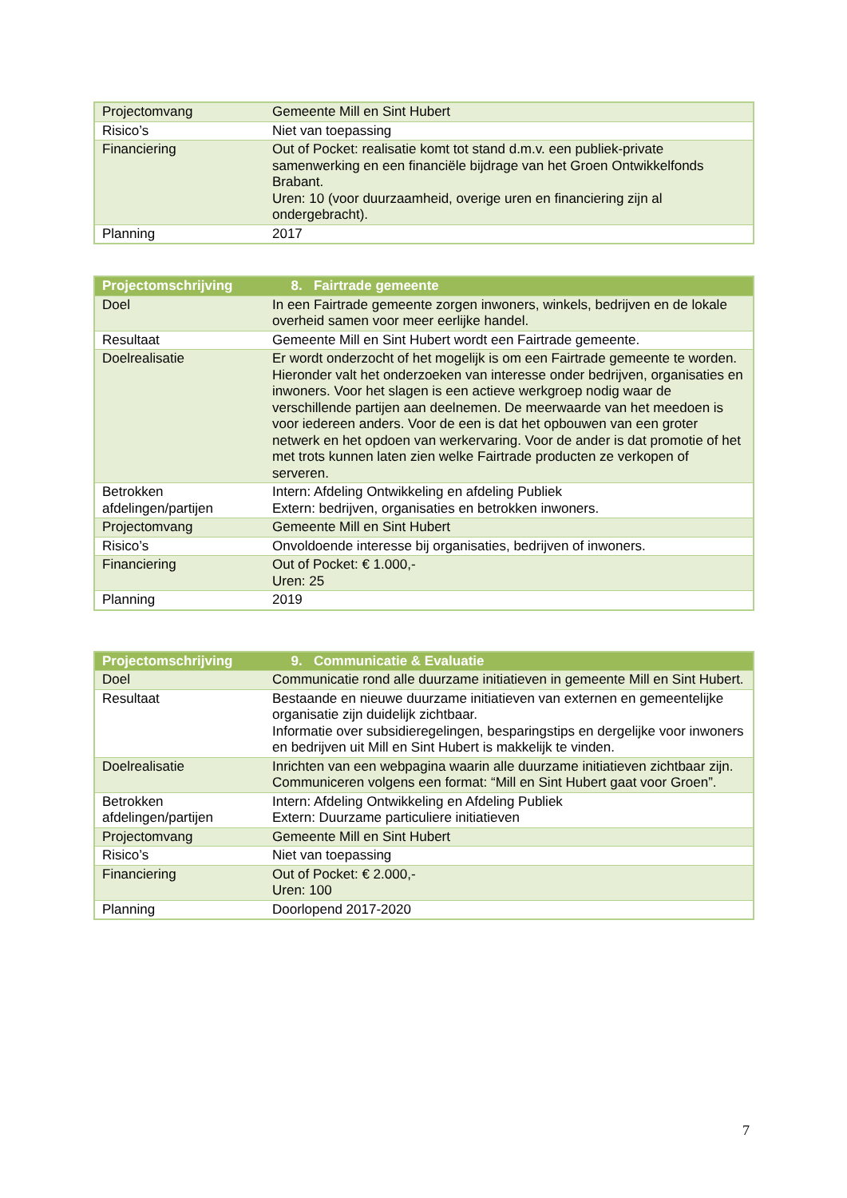| Projectomvang | Gemeente Mill en Sint Hubert |
| Risico’s | Niet van toepassing |
| Financiering | Out of Pocket: realisatie komt tot stand d.m.v. een publiek-private samenwerking en een financiële bijdrage van het Groen Ontwikkelfonds Brabant. Uren: 10 (voor duurzaamheid, overige uren en financiering zijn al ondergebracht). |
| Planning | 2017 |
| Projectomschrijving | 8. Fairtrade gemeente |
| --- | --- |
| Doel | In een Fairtrade gemeente zorgen inwoners, winkels, bedrijven en de lokale overheid samen voor meer eerlijke handel. |
| Resultaat | Gemeente Mill en Sint Hubert wordt een Fairtrade gemeente. |
| Doelrealisatie | Er wordt onderzocht of het mogelijk is om een Fairtrade gemeente te worden. Hieronder valt het onderzoeken van interesse onder bedrijven, organisaties en inwoners. Voor het slagen is een actieve werkgroep nodig waar de verschillende partijen aan deelnemen. De meerwaarde van het meedoen is voor iedereen anders. Voor de een is dat het opbouwen van een groter netwerk en het opdoen van werkervaring. Voor de ander is dat promotie of het met trots kunnen laten zien welke Fairtrade producten ze verkopen of serveren. |
| Betrokken afdelingen/partijen | Intern: Afdeling Ontwikkeling en afdeling Publiek Extern: bedrijven, organisaties en betrokken inwoners. |
| Projectomvang | Gemeente Mill en Sint Hubert |
| Risico’s | Onvoldoende interesse bij organisaties, bedrijven of inwoners. |
| Financiering | Out of Pocket: € 1.000,- Uren: 25 |
| Planning | 2019 |
| Projectomschrijving | 9. Communicatie & Evaluatie |
| --- | --- |
| Doel | Communicatie rond alle duurzame initiatieven in gemeente Mill en Sint Hubert. |
| Resultaat | Bestaande en nieuwe duurzame initiatieven van externen en gemeentelijke organisatie zijn duidelijk zichtbaar. Informatie over subsidieregelingen, besparingstips en dergelijke voor inwoners en bedrijven uit Mill en Sint Hubert is makkelijk te vinden. |
| Doelrealisatie | Inrichten van een webpagina waarin alle duurzame initiatieven zichtbaar zijn. Communiceren volgens een format: “Mill en Sint Hubert gaat voor Groen”. |
| Betrokken afdelingen/partijen | Intern: Afdeling Ontwikkeling en Afdeling Publiek Extern: Duurzame particuliere initiatieven |
| Projectomvang | Gemeente Mill en Sint Hubert |
| Risico’s | Niet van toepassing |
| Financiering | Out of Pocket: € 2.000,- Uren: 100 |
| Planning | Doorlopend 2017-2020 |
7